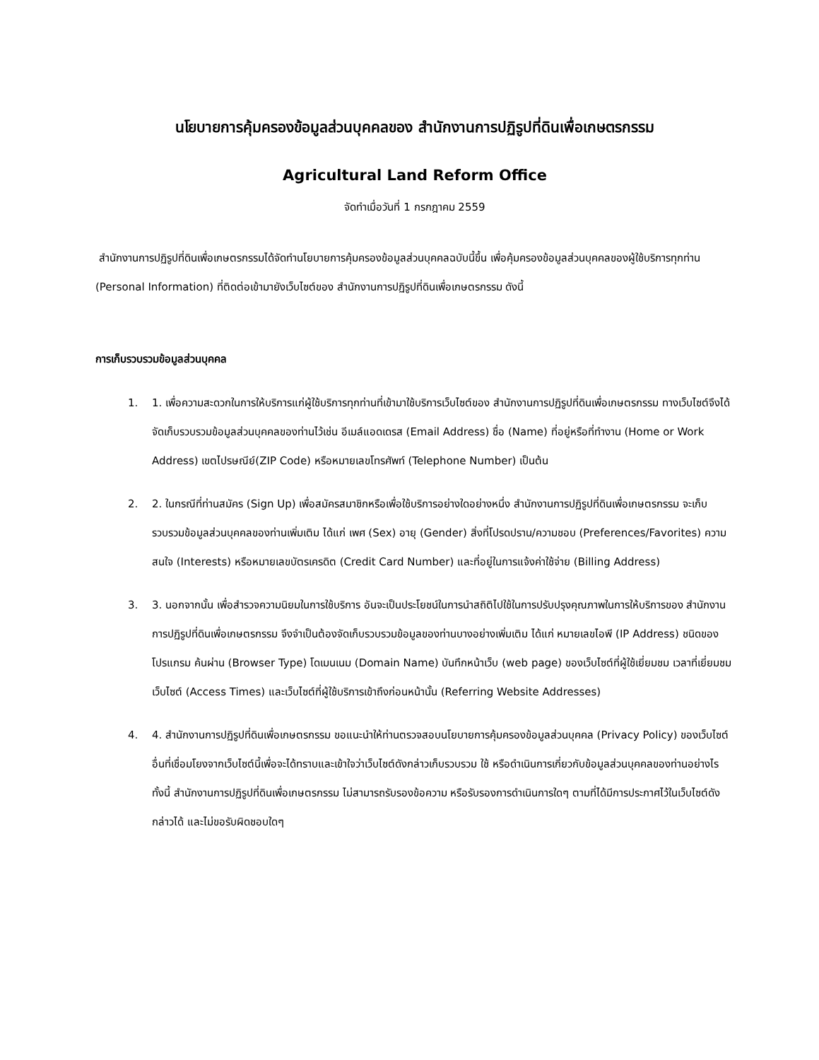นโยบายการคุ้มครองข้อมูลส่วนบุคคลของ สำนักงานการปฏิรูปที่ดินเพื่อเกษตรกรรม
Agricultural Land Reform Office
จัดทำเมื่อวันที่ 1 กรกฎาคม 2559
สำนักงานการปฏิรูปที่ดินเพื่อเกษตรกรรมได้จัดทำนโยบายการคุ้มครองข้อมูลส่วนบุคคลฉบับนี้ขึ้น เพื่อคุ้มครองข้อมูลส่วนบุคคลของผู้ใช้บริการทุกท่าน (Personal Information) ที่ติดต่อเข้ามายังเว็บไซต์ของ สำนักงานการปฏิรูปที่ดินเพื่อเกษตรกรรม ดังนี้
การเก็บรวบรวมข้อมูลส่วนบุคคล
1. 1. เพื่อความสะดวกในการให้บริการแก่ผู้ใช้บริการทุกท่านที่เข้ามาใช้บริการเว็บไซต์ของ สำนักงานการปฏิรูปที่ดินเพื่อเกษตรกรรม ทางเว็บไซต์จึงได้จัดเก็บรวบรวมข้อมูลส่วนบุคคลของท่านไว้เช่น อีเมล์แอดเดรส (Email Address) ชื่อ (Name) ที่อยู่หรือที่ทำงาน (Home or Work Address) เขตไปรษณีย์(ZIP Code) หรือหมายเลขโทรศัพท์ (Telephone Number) เป็นต้น
2. 2. ในกรณีที่ท่านสมัคร (Sign Up) เพื่อสมัครสมาชิกหรือเพื่อใช้บริการอย่างใดอย่างหนึ่ง สำนักงานการปฏิรูปที่ดินเพื่อเกษตรกรรม จะเก็บรวบรวมข้อมูลส่วนบุคคลของท่านเพิ่มเติม ได้แก่ เพศ (Sex) อายุ (Gender) สิ่งที่โปรดปราน/ความชอบ (Preferences/Favorites) ความสนใจ (Interests) หรือหมายเลขบัตรเครดิต (Credit Card Number) และที่อยู่ในการแจ้งค่าใช้จ่าย (Billing Address)
3. 3. นอกจากนั้น เพื่อสำรวจความนิยมในการใช้บริการ อันจะเป็นประโยชน์ในการนำสถิติไปใช้ในการปรับปรุงคุณภาพในการให้บริการของ สำนักงานการปฏิรูปที่ดินเพื่อเกษตรกรรม จึงจำเป็นต้องจัดเก็บรวบรวมข้อมูลของท่านบางอย่างเพิ่มเติม ได้แก่ หมายเลขไอพี (IP Address) ชนิดของโปรแกรม ค้นผ่าน (Browser Type) โดเมนเนม (Domain Name) บันทึกหน้าเว็บ (web page) ของเว็บไซต์ที่ผู้ใช้เยี่ยมชม เวลาที่เยี่ยมชมเว็บไซต์ (Access Times) และเว็บไซต์ที่ผู้ใช้บริการเข้าถึงก่อนหน้านั้น (Referring Website Addresses)
4. 4. สำนักงานการปฏิรูปที่ดินเพื่อเกษตรกรรม ขอแนะนำให้ท่านตรวจสอบนโยบายการคุ้มครองข้อมูลส่วนบุคคล (Privacy Policy) ของเว็บไซต์อื่นที่เชื่อมโยงจากเว็บไซต์นี้เพื่อจะได้ทราบและเข้าใจว่าเว็บไซต์ดังกล่าวเก็บรวบรวม ใช้ หรือดำเนินการเกี่ยวกับข้อมูลส่วนบุคคลของท่านอย่างไร ทั้งนี้ สำนักงานการปฏิรูปที่ดินเพื่อเกษตรกรรม ไม่สามารถรับรองข้อความ หรือรับรองการดำเนินการใดๆ ตามที่ได้มีการประกาศไว้ในเว็บไซต์ดังกล่าวได้ และไม่ขอรับผิดชอบใดๆ